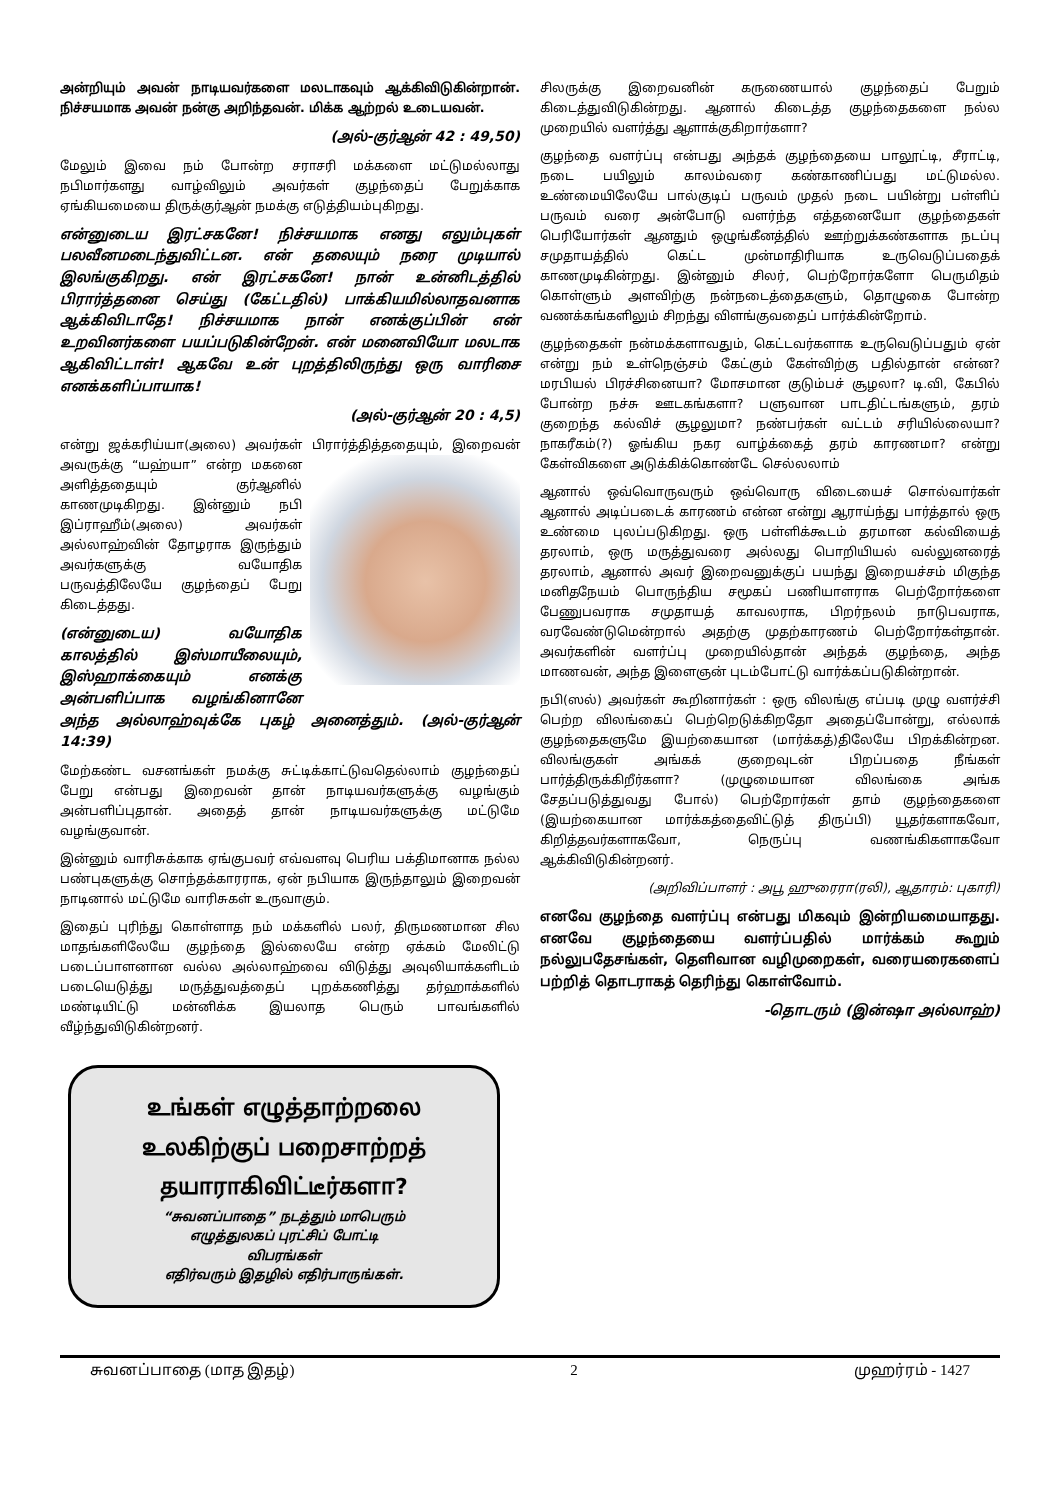அன்றியும் அவன் நாடியவர்களை மலடாகவும் ஆக்கிவிடுகின்றான். நிச்சயமாக அவன் நன்கு அறிந்தவன். மிக்க ஆற்றல் உடையவன்.
(அல்-குர்ஆன் 42 : 49,50)
மேலும் இவை நம் போன்ற சராசரி மக்களை மட்டுமல்லாது நபிமார்களது வாழ்விலும் அவர்கள் குழந்தைப் பேறுக்காக ஏங்கியமையை திருக்குர்ஆன் நமக்கு எடுத்தியம்புகிறது.
என்னுடைய இரட்சகனே! நிச்சயமாக எனது எலும்புகள் பலவீனமடைந்துவிட்டன. என் தலையும் நரை முடியால் இலங்குகிறது. என் இரட்சகனே! நான் உன்னிடத்தில் பிரார்த்தனை செய்து (கேட்டதில்) பாக்கியமில்லாதவனாக ஆக்கிவிடாதே! நிச்சயமாக நான் எனக்குப்பின் என் உறவினர்களை பயப்படுகின்றேன். என் மனைவியோ மலடாக ஆகிவிட்டாள்! ஆகவே உன் புறத்திலிருந்து ஒரு வாரிசை எனக்களிப்பாயாக!
(அல்-குர்ஆன் 20 : 4,5)
என்று ஜக்கரிய்யா(அலை) அவர்கள் பிரார்த்தித்ததையும், இறைவன் அவருக்கு “யஹ்யா” என்ற மகனை அளித்ததையும் குர்ஆனில் காணமுடிகிறது. இன்னும் நபி இப்ராஹீம்(அலை) அவர்கள் அல்லாஹ்வின் தோழராக இருந்தும் அவர்களுக்கு வயோதிக பருவத்திலேயே குழந்தைப் பேறு கிடைத்தது.
(என்னுடைய) வயோதிக காலத்தில் இஸ்மாயீலையும், இஸ்ஹாக்கையும் எனக்கு அன்பளிப்பாக வழங்கினானே அந்த அல்லாஹ்வுக்கே புகழ் அனைத்தும். (அல்-குர்ஆன் 14:39)
மேற்கண்ட வசனங்கள் நமக்கு சுட்டிக்காட்டுவதெல்லாம் குழந்தைப் பேறு என்பது இறைவன் தான் நாடியவர்களுக்கு வழங்கும் அன்பளிப்புதான். அதைத் தான் நாடியவர்களுக்கு மட்டுமே வழங்குவான்.
இன்னும் வாரிசுக்காக ஏங்குபவர் எவ்வளவு பெரிய பக்திமானாக நல்ல பண்புகளுக்கு சொந்தக்காரராக, ஏன் நபியாக இருந்தாலும் இறைவன் நாடினால் மட்டுமே வாரிசுகள் உருவாகும்.
இதைப் புரிந்து கொள்ளாத நம் மக்களில் பலர், திருமணமான சில மாதங்களிலேயே குழந்தை இல்லையே என்ற ஏக்கம் மேலிட்டு படைப்பாளனான வல்ல அல்லாஹ்வை விடுத்து அவுலியாக்களிடம் படையெடுத்து மருத்துவத்தைப் புறக்கணித்து தர்ஹாக்களில் மண்டியிட்டு மன்னிக்க இயலாத பெரும் பாவங்களில் வீழ்ந்துவிடுகின்றனர்.
உங்கள் எழுத்தாற்றலை
உலகிற்குப் பறைசாற்றத்
தயாராகிவிட்டீர்களா?
“சுவனப்பாதை” நடத்தும் மாபெரும்
எழுத்துலகப் புரட்சிப் போட்டி
விபரங்கள்
எதிர்வரும் இதழில் எதிர்பாருங்கள்.
சிலருக்கு இறைவனின் கருணையால் குழந்தைப் பேறும் கிடைத்துவிடுகின்றது. ஆனால் கிடைத்த குழந்தைகளை நல்ல முறையில் வளர்த்து ஆளாக்குகிறார்களா?
குழந்தை வளர்ப்பு என்பது அந்தக் குழந்தையை பாலூட்டி, சீராட்டி, நடை பயிலும் காலம்வரை கண்காணிப்பது மட்டுமல்ல. உண்மையிலேயே பால்குடிப் பருவம் முதல் நடை பயின்று பள்ளிப் பருவம் வரை அன்போடு வளர்ந்த எத்தனையோ குழந்தைகள் பெரியோர்கள் ஆனதும் ஒழுங்கீனத்தில் ஊற்றுக்கண்களாக நடப்பு சமுதாயத்தில் கெட்ட முன்மாதிரியாக உருவெடுப்பதைக் காணமுடிகின்றது. இன்னும் சிலர், பெற்றோர்களோ பெருமிதம் கொள்ளும் அளவிற்கு நன்நடைத்தைகளும், தொழுகை போன்ற வணக்கங்களிலும் சிறந்து விளங்குவதைப் பார்க்கின்றோம்.
குழந்தைகள் நன்மக்களாவதும், கெட்டவர்களாக உருவெடுப்பதும் ஏன் என்று நம் உள்நெஞ்சம் கேட்கும் கேள்விற்கு பதில்தான் என்ன? மரபியல் பிரச்சினையா? மோசமான குடும்பச் சூழலா? டி.வி, கேபில் போன்ற நச்சு ஊடகங்களா? பளுவான பாடதிட்டங்களும், தரம் குறைந்த கல்விச் சூழலுமா? நண்பர்கள் வட்டம் சரியில்லையா? நாகரீகம்(?) ஓங்கிய நகர வாழ்க்கைத் தரம் காரணமா? என்று கேள்விகளை அடுக்கிக்கொண்டே செல்லலாம்
ஆனால் ஒவ்வொருவரும் ஒவ்வொரு விடையைச் சொல்வார்கள் ஆனால் அடிப்படைக் காரணம் என்ன என்று ஆராய்ந்து பார்த்தால் ஒரு உண்மை புலப்படுகிறது. ஒரு பள்ளிக்கூடம் தரமான கல்வியைத் தரலாம், ஒரு மருத்துவரை அல்லது பொறியியல் வல்லுனரைத் தரலாம், ஆனால் அவர் இறைவனுக்குப் பயந்து இறையச்சம் மிகுந்த மனிதநேயம் பொருந்திய சமூகப் பணியாளராக பெற்றோர்களை பேணுபவராக சமுதாயத் காவலராக, பிறர்நலம் நாடுபவராக, வரவேண்டுமென்றால் அதற்கு முதற்காரணம் பெற்றோர்கள்தான். அவர்களின் வளர்ப்பு முறையில்தான் அந்தக் குழந்தை, அந்த மாணவன், அந்த இளைஞன் புடம்போட்டு வார்க்கப்படுகின்றான்.
நபி(ஸல்) அவர்கள் கூறினார்கள் : ஒரு விலங்கு எப்படி முழு வளர்ச்சி பெற்ற விலங்கைப் பெற்றெடுக்கிறதோ அதைப்போன்று, எல்லாக் குழந்தைகளுமே இயற்கையான (மார்க்கத்)திலேயே பிறக்கின்றன. விலங்குகள் அங்கக் குறைவுடன் பிறப்பதை நீங்கள் பார்த்திருக்கிறீர்களா? (முழுமையான விலங்கை அங்க சேதப்படுத்துவது போல்) பெற்றோர்கள் தாம் குழந்தைகளை (இயற்கையான மார்க்கத்தைவிட்டுத் திருப்பி) யூதர்களாகவோ, கிறித்தவர்களாகவோ, நெருப்பு வணங்கிகளாகவோ ஆக்கிவிடுகின்றனர்.
(அறிவிப்பாளர் : அபூ ஹுரைரா(ரலி), ஆதாரம்: புகாரி)
எனவே குழந்தை வளர்ப்பு என்பது மிகவும் இன்றியமையாதது. எனவே குழந்தையை வளர்ப்பதில் மார்க்கம் கூறும் நல்லுபதேசங்கள், தெளிவான வழிமுறைகள், வரையரைகளைப் பற்றித் தொடராகத் தெரிந்து கொள்வோம்.
-தொடரும் (இன்ஷா அல்லாஹ்)
சுவனப்பாதை (மாத இதழ்) 2 முஹர்ரம் - 1427